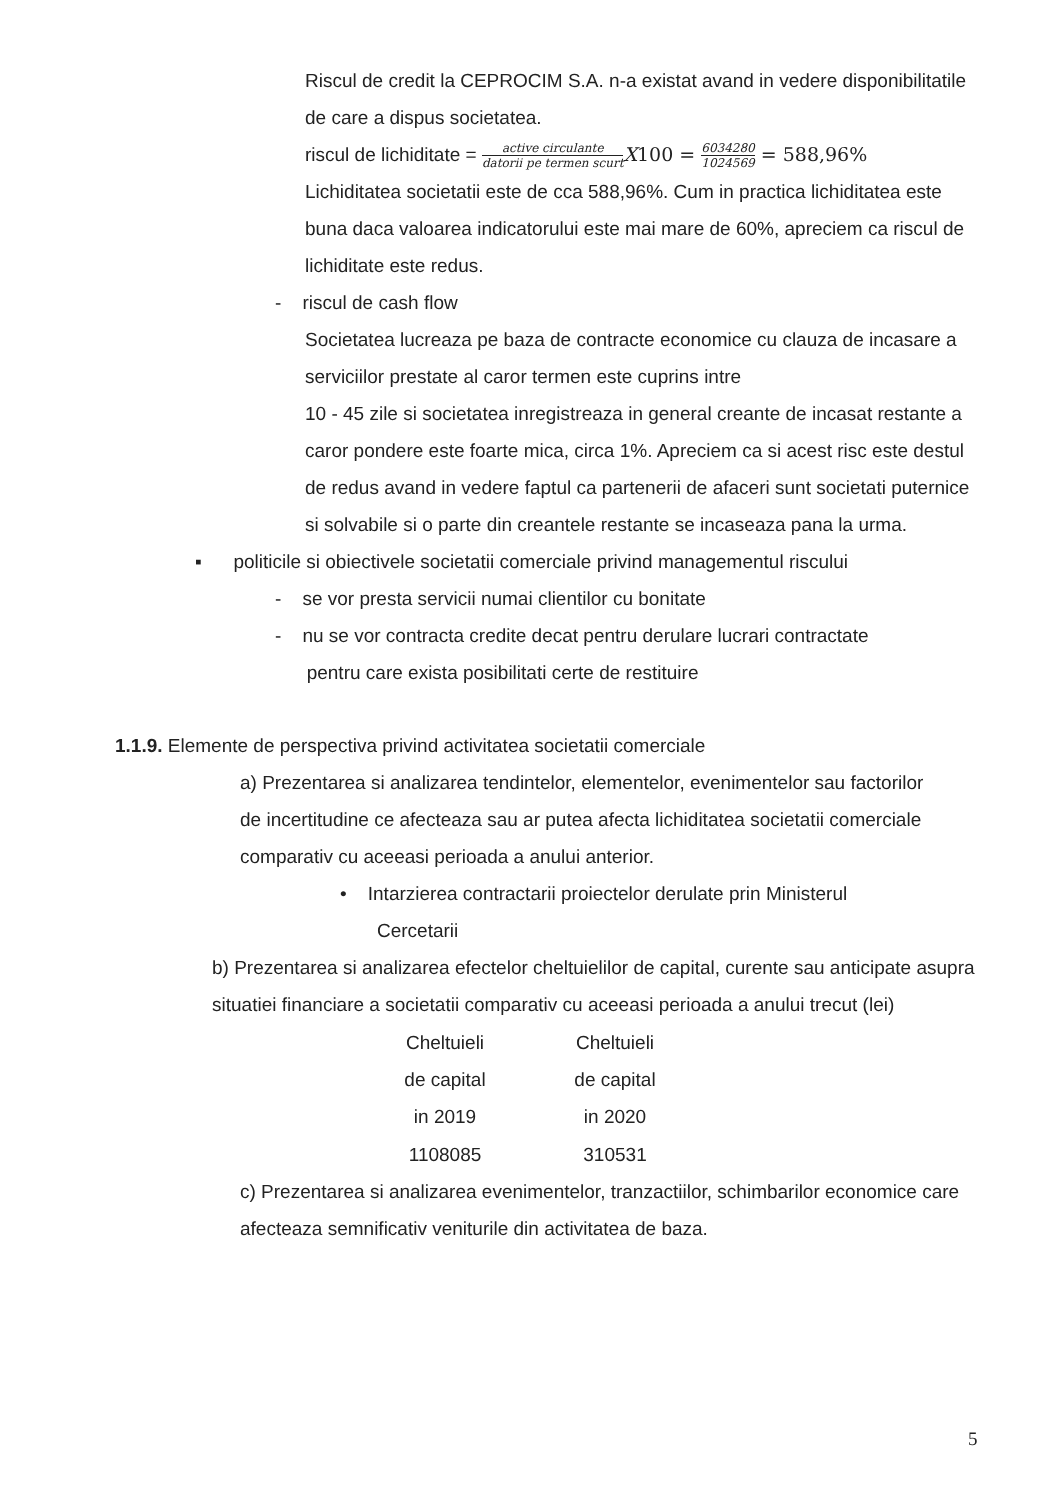Riscul de credit la CEPROCIM S.A. n-a existat avand in vedere disponibilitatile de care a dispus societatea.
riscul de lichiditate = active circulante datorii pe termen scurt X100 = 6034280 1024569 = 588,96%
Lichiditatea societatii este de cca 588,96%. Cum in practica lichiditatea este buna daca valoarea indicatorului este mai mare de 60%, apreciem ca riscul de lichiditate este redus.
- riscul de cash flow
Societatea lucreaza pe baza de contracte economice cu clauza de incasare a serviciilor prestate al caror termen este cuprins intre
10 - 45 zile si societatea inregistreaza in general creante de incasat restante a caror pondere este foarte mica, circa 1%. Apreciem ca si acest risc este destul de redus avand in vedere faptul ca partenerii de afaceri sunt societati puternice si solvabile si o parte din creantele restante se incaseaza pana la urma.
▪ politicile si obiectivele societatii comerciale privind managementul riscului
- se vor presta servicii numai clientilor cu bonitate
- nu se vor contracta credite decat pentru derulare lucrari contractate
pentru care exista posibilitati certe de restituire
1.1.9. Elemente de perspectiva privind activitatea societatii comerciale
a) Prezentarea si analizarea tendintelor, elementelor, evenimentelor sau factorilor de incertitudine ce afecteaza sau ar putea afecta lichiditatea societatii comerciale comparativ cu aceeasi perioada a anului anterior.
• Intarzierea contractarii proiectelor derulate prin Ministerul
Cercetarii
b) Prezentarea si analizarea efectelor cheltuielilor de capital, curente sau anticipate asupra situatiei financiare a societatii comparativ cu aceeasi perioada a anului trecut (lei)
| Cheltuieli de capital in 2019 | Cheltuieli de capital in 2020 |
| --- | --- |
| 1108085 | 310531 |
c) Prezentarea si analizarea evenimentelor, tranzactiilor, schimbarilor economice care afecteaza semnificativ veniturile din activitatea de baza.
5